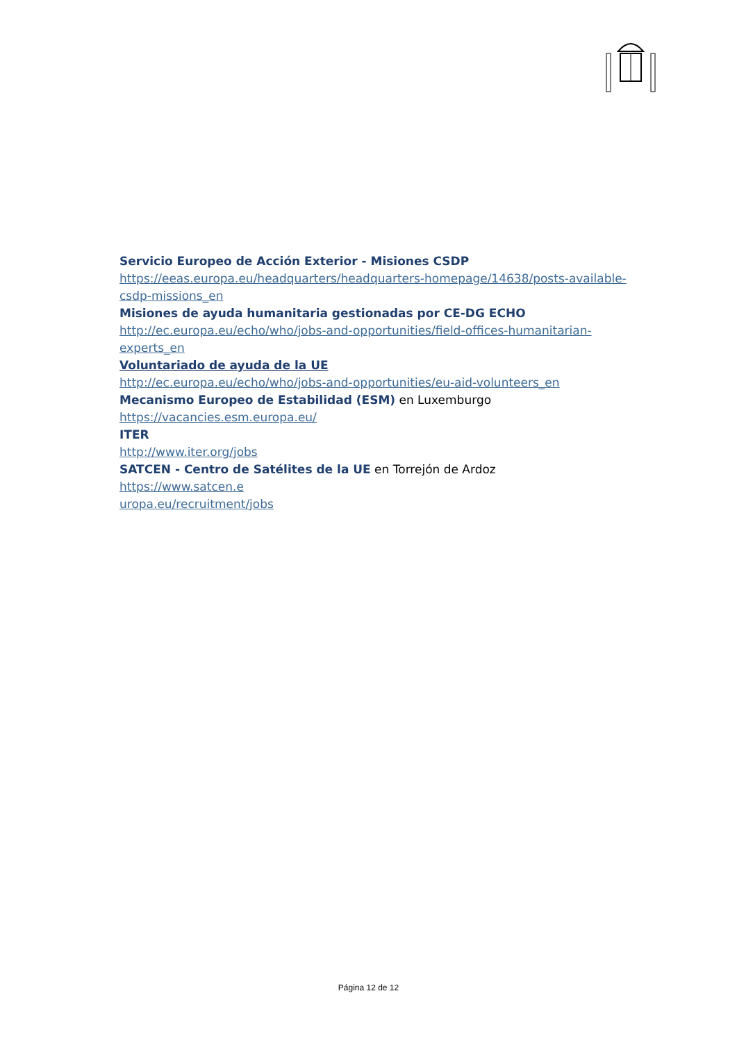Servicio Europeo de Acción Exterior - Misiones CSDP
https://eeas.europa.eu/headquarters/headquarters-homepage/14638/posts-available-csdp-missions_en
Misiones de ayuda humanitaria gestionadas por CE-DG ECHO
http://ec.europa.eu/echo/who/jobs-and-opportunities/field-offices-humanitarian-
experts_en
Voluntariado de ayuda de la UE
http://ec.europa.eu/echo/who/jobs-and-opportunities/eu-aid-volunteers_en
Mecanismo Europeo de Estabilidad (ESM) en Luxemburgo
https://vacancies.esm.europa.eu/
ITER
http://www.iter.org/jobs
SATCEN - Centro de Satélites de la UE en Torrejón de Ardoz
https://www.satcen.e
uropa.eu/recruitment/jobs
Página 12 de 12